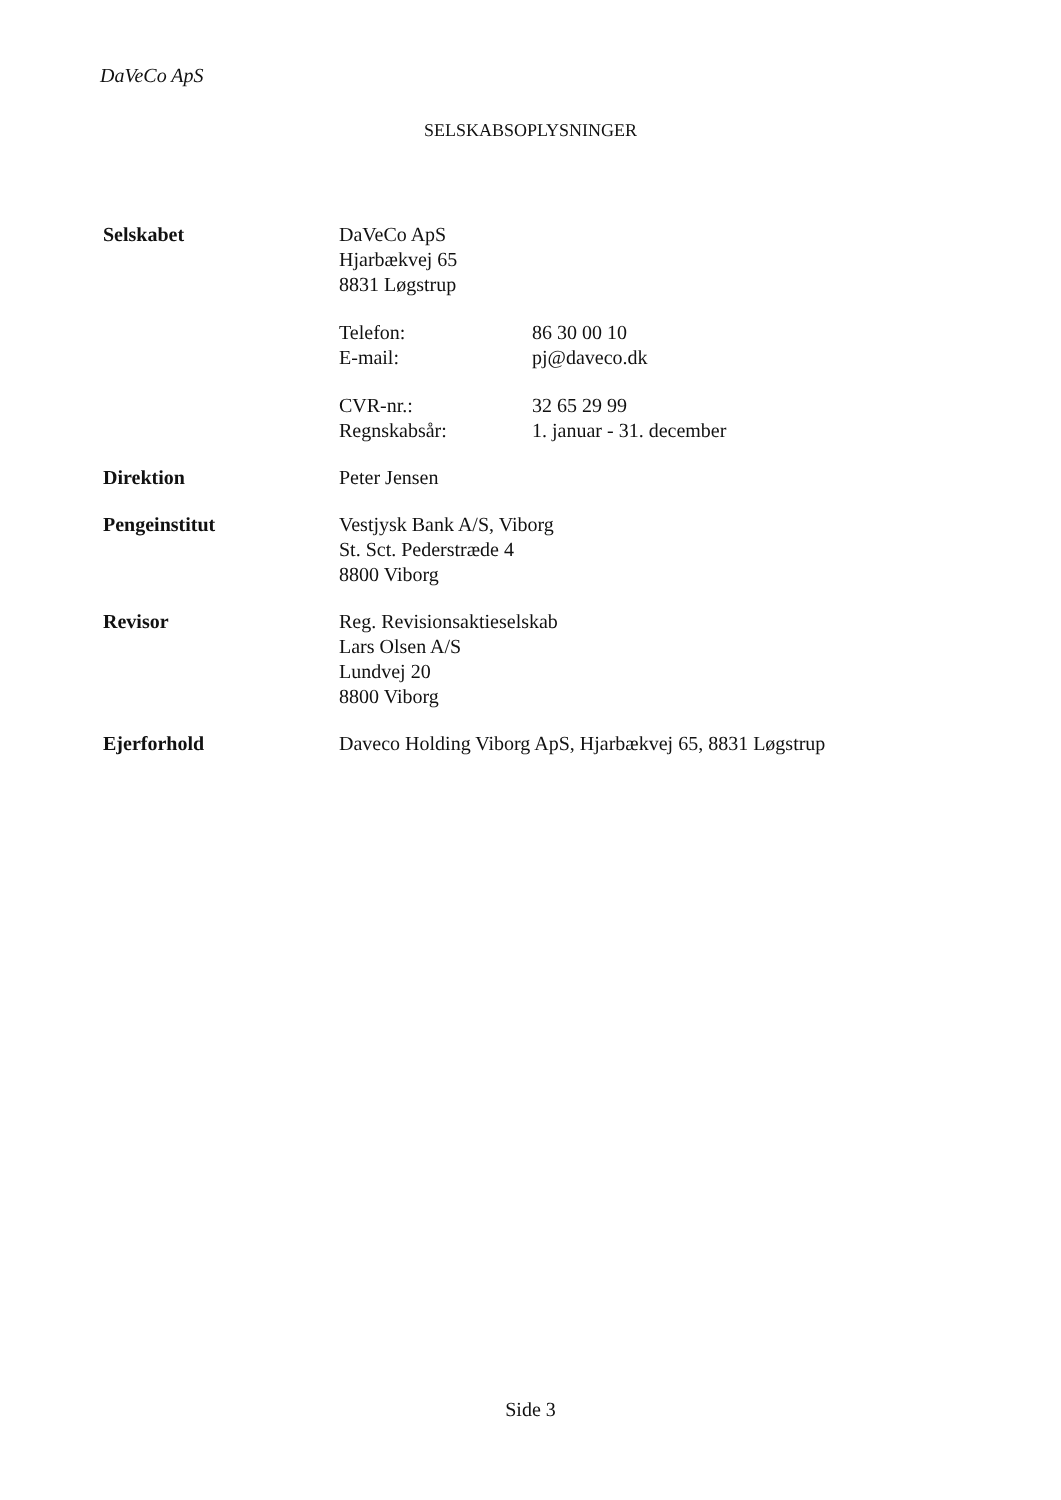DaVeCo ApS
SELSKABSOPLYSNINGER
Selskabet DaVeCo ApS
Hjarbækvej 65
8831 Løgstrup
Telefon: 86 30 00 10
E-mail: pj@daveco.dk
CVR-nr.: 32 65 29 99
Regnskabsår: 1. januar - 31. december
Direktion Peter Jensen
Pengeinstitut Vestjysk Bank A/S, Viborg
St. Sct. Pederstræde 4
8800 Viborg
Revisor Reg. Revisionsaktieselskab
Lars Olsen A/S
Lundvej 20
8800 Viborg
Ejerforhold Daveco Holding Viborg ApS, Hjarbækvej 65, 8831 Løgstrup
Side 3